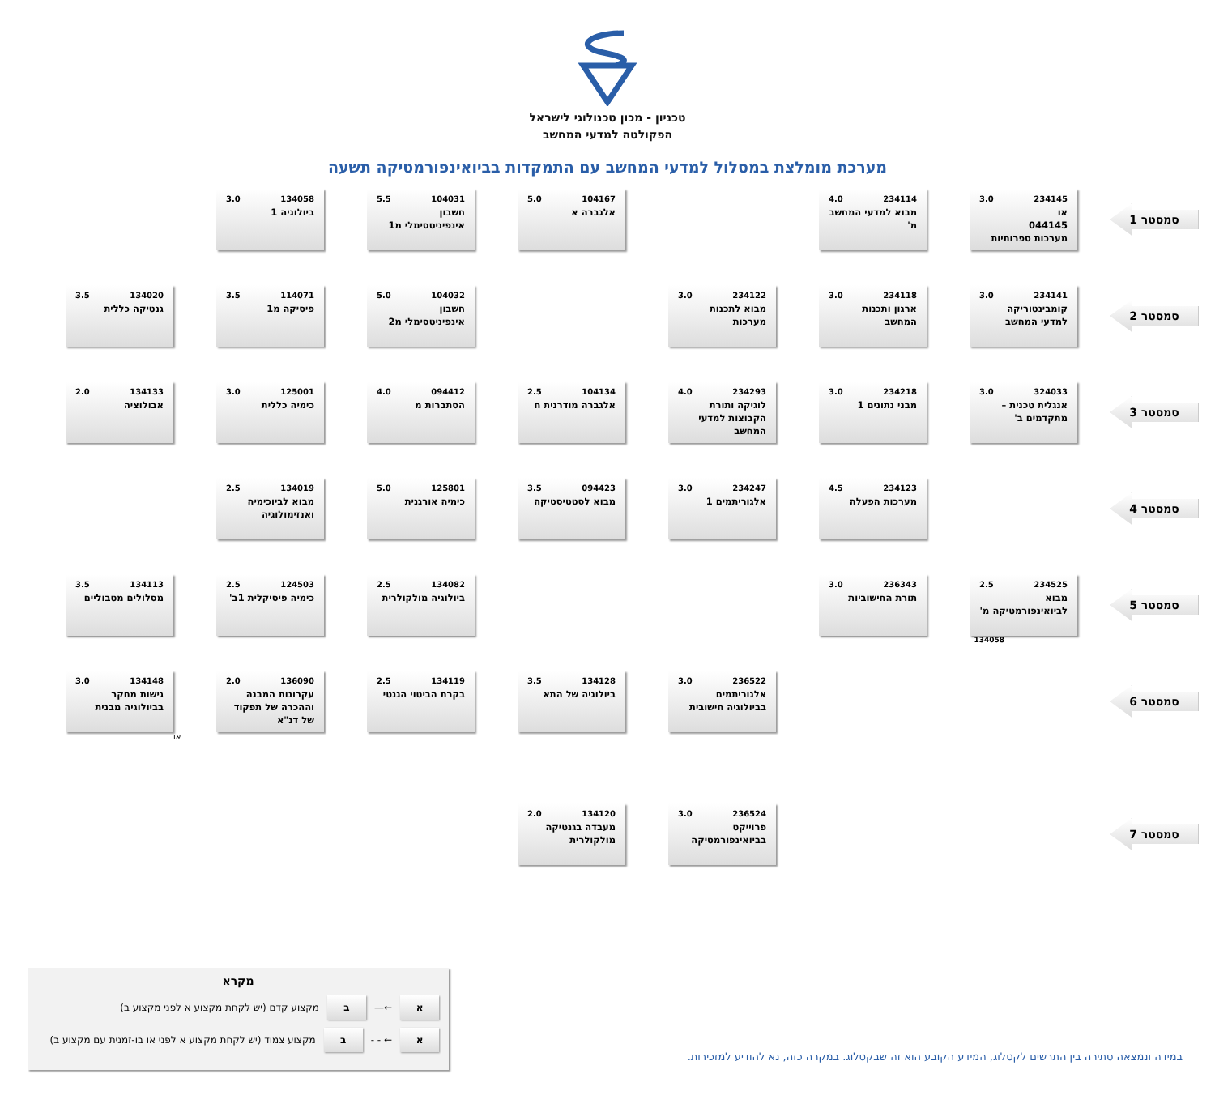טכניון - מכון טכנולוגי לישראל
הפקולטה למדעי המחשב
מערכת מומלצת במסלול למדעי המחשב עם התמקדות בביואינפורמטיקה תשעה
סמסטר 1
234145 3.0
או
044145
מערכות ספרותיות
234114 4.0
מבוא למדעי המחשב מ'
104167 5.0
אלגברה א
104031 5.5
חשבון אינפיניטסימלי מ1
134058 3.0
ביולוגיה 1
סמסטר 2
234141 3.0
קומבינטוריקה למדעי המחשב
234118 3.0
ארגון ותכנות המחשב
234122 3.0
מבוא לתכנות מערכות
104032 5.0
חשבון אינפיניטסימלי מ2
114071 3.5
פיסיקה מ1
134020 3.5
גנטיקה כללית
סמסטר 3
324033 3.0
אנגלית טכנית – מתקדמים ב'
234218 3.0
מבני נתונים 1
234293 4.0
לוגיקה ותורת הקבוצות למדעי המחשב
104134 2.5
אלגברה מודרנית ח
094412 4.0
הסתברות מ
125001 3.0
כימיה כללית
134133 2.0
אבולוציה
סמסטר 4
234123 4.5
מערכות הפעלה
234247 3.0
אלגוריתמים 1
094423 3.5
מבוא לסטטיסטיקה
125801 5.0
כימיה אורגנית
134019 2.5
מבוא לביוכימיה ואנזימולוגיה
סמסטר 5
234525 2.5
מבוא לביואינפורמטיקה מ'
134058
236343 3.0
תורת החישוביות
134082 2.5
ביולוגיה מולקולרית
124503 2.5
כימיה פיסיקלית 1ב'
134113 3.5
מסלולים מטבוליים
סמסטר 6
236522 3.0
אלגוריתמים בביולוגיה חישובית
134128 3.5
ביולוגיה של התא
134119 2.5
בקרת הביטוי הגנטי
136090 2.0
עקרונות המבנה וההכרה של תפקוד של דנ"א
או
134148 3.0
גישות מחקר בביולוגיה מבנית
סמסטר 7
236524 3.0
פרוייקט בביואינפורמטיקה
134120 2.0
מעבדה בגנטיקה מולקולרית
מקרא
א
←—
ב
מקצוע קדם (יש לקחת מקצוע א לפני מקצוע ב)
א
← - -
ב
מקצוע צמוד (יש לקחת מקצוע א לפני או בו-זמנית עם מקצוע ב)
במידה ונמצאה סתירה בין התרשים לקטלוג, המידע הקובע הוא זה שבקטלוג. במקרה כזה, נא להודיע למזכירות.